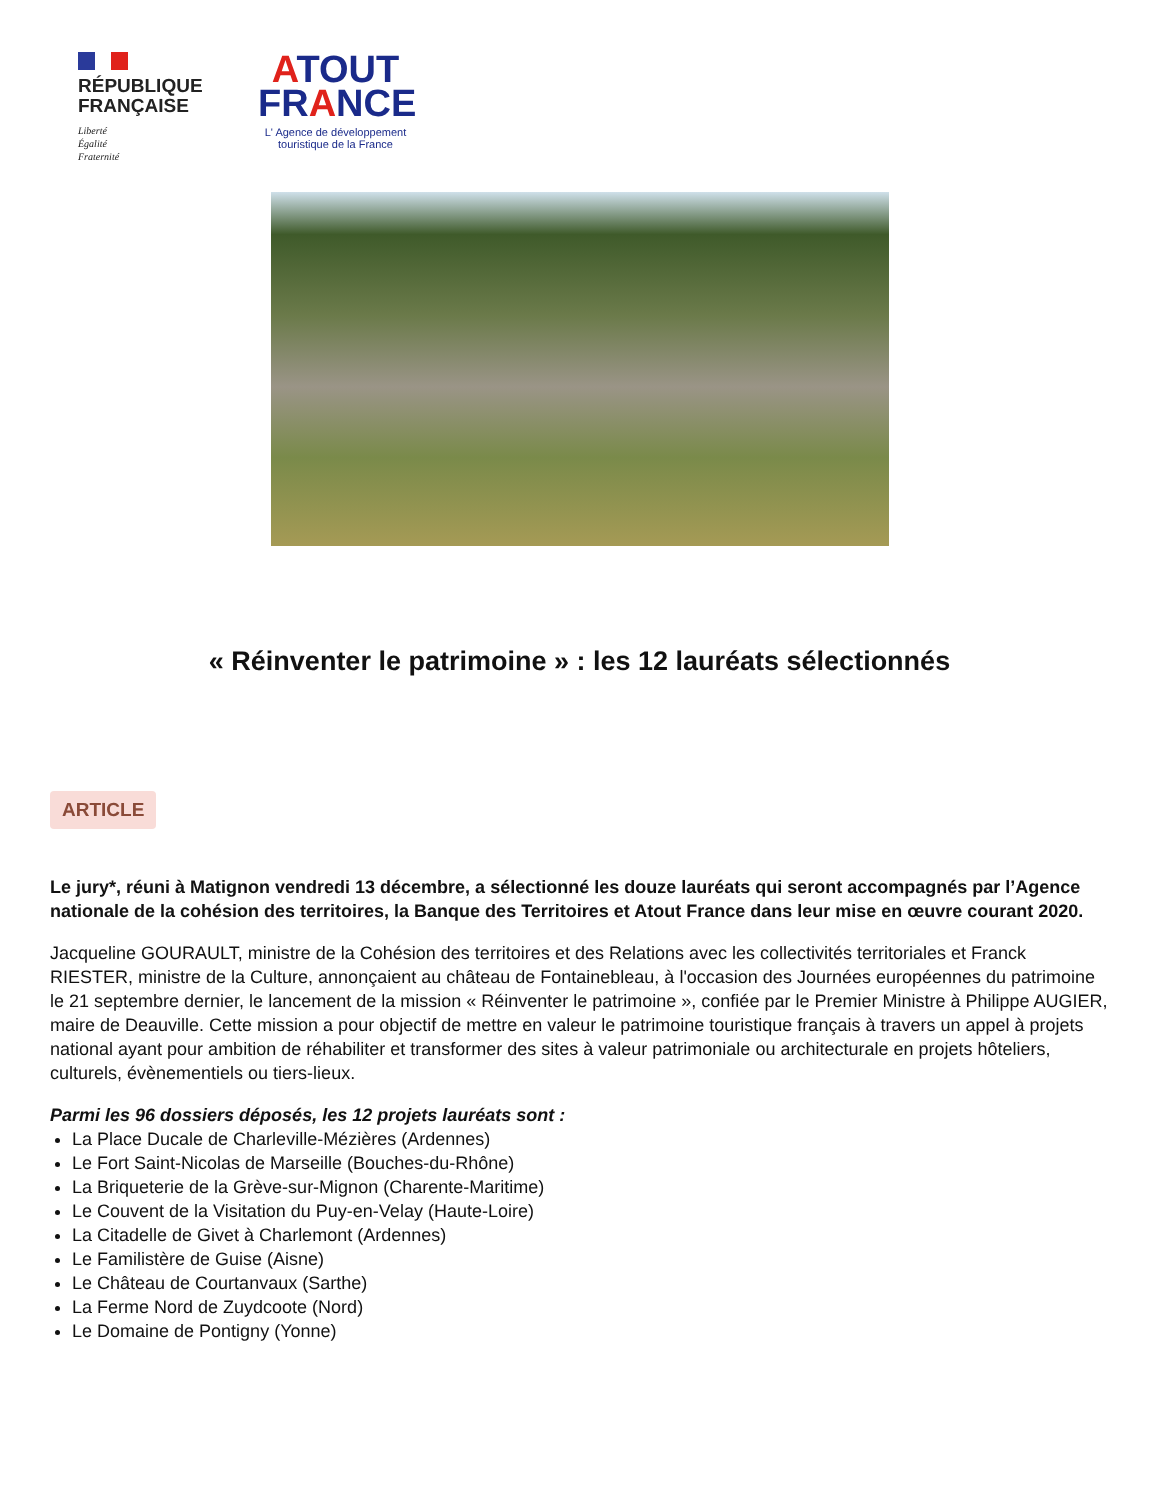RÉPUBLIQUE
FRANÇAISE
Liberté
Égalité
Fraternité
ATOUT
FRANCE
L' Agence de développement
touristique de la France
« Réinventer le patrimoine » : les 12 lauréats sélectionnés
ARTICLE
Le jury*, réuni à Matignon vendredi 13 décembre, a sélectionné les douze lauréats qui seront accompagnés par l’Agence nationale de la cohésion des territoires, la Banque des Territoires et Atout France dans leur mise en œuvre courant 2020.
Jacqueline GOURAULT, ministre de la Cohésion des territoires et des Relations avec les collectivités territoriales et Franck RIESTER, ministre de la Culture, annonçaient au château de Fontainebleau, à l'occasion des Journées européennes du patrimoine le 21 septembre dernier, le lancement de la mission « Réinventer le patrimoine », confiée par le Premier Ministre à Philippe AUGIER, maire de Deauville. Cette mission a pour objectif de mettre en valeur le patrimoine touristique français à travers un appel à projets national ayant pour ambition de réhabiliter et transformer des sites à valeur patrimoniale ou architecturale en projets hôteliers, culturels, évènementiels ou tiers-lieux.
Parmi les 96 dossiers déposés, les 12 projets lauréats sont :
La Place Ducale de Charleville-Mézières (Ardennes)
Le Fort Saint-Nicolas de Marseille (Bouches-du-Rhône)
La Briqueterie de la Grève-sur-Mignon (Charente-Maritime)
Le Couvent de la Visitation du Puy-en-Velay (Haute-Loire)
La Citadelle de Givet à Charlemont (Ardennes)
Le Familistère de Guise (Aisne)
Le Château de Courtanvaux (Sarthe)
La Ferme Nord de Zuydcoote (Nord)
Le Domaine de Pontigny (Yonne)